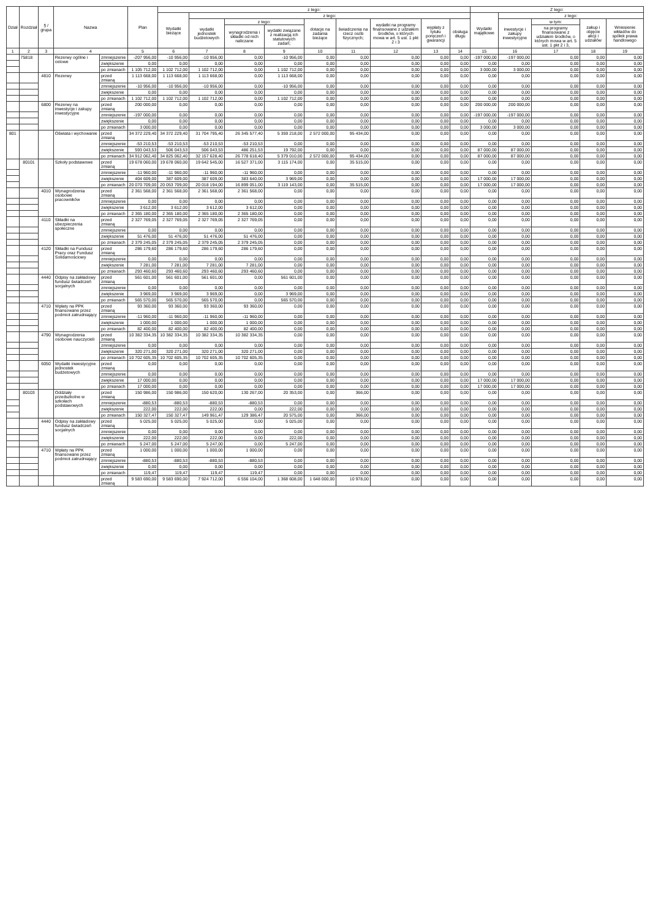| Dział | Rozdział | § / grupa | Nazwa | | Plan | z tego: | | | | | | | | | Z tego: | | | | |
| --- | --- | --- | --- | --- | --- | --- | --- | --- | --- | --- | --- | --- | --- | --- | --- | --- | --- | --- | --- |
| | | | | | | Wydatki bieżące | z tego: | | | | | | | | Wydatki majątkowe | z tego: | | | |
| | | | | | | | wydatki jednostek budżetowych | z tego: | | dotacje na zadania bieżące | świadczenia na rzecz osób fizycznych; | wydatki na programy finansowane z udziałem środków, o których mowa w art. 5 ust. 1 pkt 2 i 3 | wypłaty z tytułu poręczeń i gwarancji | obsługa długu | | inwestycje i zakupy inwestycyjne | w tym: | zakup i objęcie akcji i udziałów | Wniesienie wkładów do spółek prawa handlowego |
| | | | | | | | | wynagrodzenia i składki od nich naliczane | wydatki związane z realizacją ich statutowych zadań; | | | | | | | | na programy finansowane z udziałem środków, o których mowa w art. 5 ust. 1 pkt 2 i 3, | | |
| 1 | 2 | 3 | 4 | | 5 | 6 | 7 | 8 | 9 | 10 | 11 | 12 | 13 | 14 | 15 | 16 | 17 | 18 | 19 |
| | 75818 | | Rezerwy ogólne i celowe | zmniejszenie | -207 956,00 | -10 956,00 | -10 956,00 | 0,00 | -10 956,00 | 0,00 | 0,00 | 0,00 | 0,00 | 0,00 | -197 000,00 | -197 000,00 | 0,00 | 0,00 | 0,00 |
| | | | | zwiększenie | 0,00 | 0,00 | 0,00 | 0,00 | 0,00 | 0,00 | 0,00 | 0,00 | 0,00 | 0,00 | 0,00 | 0,00 | 0,00 | 0,00 | 0,00 |
| | | | | po zmianach | 1 105 712,00 | 1 102 712,00 | 1 102 712,00 | 0,00 | 1 102 712,00 | 0,00 | 0,00 | 0,00 | 0,00 | 0,00 | 3 000,00 | 3 000,00 | 0,00 | 0,00 | 0,00 |
| | | 4810 | Rezerwy | przed zmianą | 1 113 668,00 | 1 113 668,00 | 1 113 668,00 | 0,00 | 1 113 668,00 | 0,00 | 0,00 | 0,00 | 0,00 | 0,00 | 0,00 | 0,00 | 0,00 | 0,00 | 0,00 |
| | | | | zmniejszenie | -10 956,00 | -10 956,00 | -10 956,00 | 0,00 | -10 956,00 | 0,00 | 0,00 | 0,00 | 0,00 | 0,00 | 0,00 | 0,00 | 0,00 | 0,00 | 0,00 |
| | | | | zwiększenie | 0,00 | 0,00 | 0,00 | 0,00 | 0,00 | 0,00 | 0,00 | 0,00 | 0,00 | 0,00 | 0,00 | 0,00 | 0,00 | 0,00 | 0,00 |
| | | | | po zmianach | 1 102 712,00 | 1 102 712,00 | 1 102 712,00 | 0,00 | 1 102 712,00 | 0,00 | 0,00 | 0,00 | 0,00 | 0,00 | 0,00 | 0,00 | 0,00 | 0,00 | 0,00 |
| | | 6800 | Rezerwy na inwestycje i zakupy inwestycyjne | przed zmianą | 200 000,00 | 0,00 | 0,00 | 0,00 | 0,00 | 0,00 | 0,00 | 0,00 | 0,00 | 0,00 | 200 000,00 | 200 000,00 | 0,00 | 0,00 | 0,00 |
| | | | | zmniejszenie | -197 000,00 | 0,00 | 0,00 | 0,00 | 0,00 | 0,00 | 0,00 | 0,00 | 0,00 | 0,00 | -197 000,00 | -197 000,00 | 0,00 | 0,00 | 0,00 |
| | | | | zwiększenie | 0,00 | 0,00 | 0,00 | 0,00 | 0,00 | 0,00 | 0,00 | 0,00 | 0,00 | 0,00 | 0,00 | 0,00 | 0,00 | 0,00 | 0,00 |
| | | | | po zmianach | 3 000,00 | 0,00 | 0,00 | 0,00 | 0,00 | 0,00 | 0,00 | 0,00 | 0,00 | 0,00 | 3 000,00 | 3 000,00 | 0,00 | 0,00 | 0,00 |
| 801 | | | Oświata i wychowanie | przed zmianą | 34 372 229,40 | 34 372 229,40 | 31 704 795,40 | 26 345 577,40 | 5 359 218,00 | 2 572 000,00 | 95 434,00 | 0,00 | 0,00 | 0,00 | 0,00 | 0,00 | 0,00 | 0,00 | 0,00 |
| | | | | zmniejszenie | -53 210,53 | -53 210,53 | -53 210,53 | -53 210,53 | 0,00 | 0,00 | 0,00 | 0,00 | 0,00 | 0,00 | 0,00 | 0,00 | 0,00 | 0,00 | 0,00 |
| | | | | zwiększenie | 593 043,53 | 506 043,53 | 506 043,53 | 486 251,53 | 19 792,00 | 0,00 | 0,00 | 0,00 | 0,00 | 0,00 | 87 000,00 | 87 000,00 | 0,00 | 0,00 | 0,00 |
| | | | | po zmianach | 34 912 062,40 | 34 825 062,40 | 32 157 628,40 | 26 778 618,40 | 5 379 010,00 | 2 572 000,00 | 95 434,00 | 0,00 | 0,00 | 0,00 | 87 000,00 | 87 000,00 | 0,00 | 0,00 | 0,00 |
| | 80101 | | Szkoły podstawowe | przed zmianą | 19 678 060,00 | 19 678 060,00 | 19 642 545,00 | 16 527 371,00 | 3 115 174,00 | 0,00 | 35 515,00 | 0,00 | 0,00 | 0,00 | 0,00 | 0,00 | 0,00 | 0,00 | 0,00 |
| | | | | zmniejszenie | -11 960,00 | -11 960,00 | -11 960,00 | -11 960,00 | 0,00 | 0,00 | 0,00 | 0,00 | 0,00 | 0,00 | 0,00 | 0,00 | 0,00 | 0,00 | 0,00 |
| | | | | zwiększenie | 404 609,00 | 387 609,00 | 387 609,00 | 383 640,00 | 3 969,00 | 0,00 | 0,00 | 0,00 | 0,00 | 0,00 | 17 000,00 | 17 000,00 | 0,00 | 0,00 | 0,00 |
| | | | | po zmianach | 20 070 709,00 | 20 053 709,00 | 20 018 194,00 | 16 899 051,00 | 3 119 143,00 | 0,00 | 35 515,00 | 0,00 | 0,00 | 0,00 | 17 000,00 | 17 000,00 | 0,00 | 0,00 | 0,00 |
| | | 4010 | Wynagrodzenia osobowe pracowników | przed zmianą | 2 361 568,00 | 2 361 568,00 | 2 361 568,00 | 2 361 568,00 | 0,00 | 0,00 | 0,00 | 0,00 | 0,00 | 0,00 | 0,00 | 0,00 | 0,00 | 0,00 | 0,00 |
| | | | | zmniejszenie | 0,00 | 0,00 | 0,00 | 0,00 | 0,00 | 0,00 | 0,00 | 0,00 | 0,00 | 0,00 | 0,00 | 0,00 | 0,00 | 0,00 | 0,00 |
| | | | | zwiększenie | 3 612,00 | 3 612,00 | 3 612,00 | 3 612,00 | 0,00 | 0,00 | 0,00 | 0,00 | 0,00 | 0,00 | 0,00 | 0,00 | 0,00 | 0,00 | 0,00 |
| | | | | po zmianach | 2 365 180,00 | 2 365 180,00 | 2 365 180,00 | 2 365 180,00 | 0,00 | 0,00 | 0,00 | 0,00 | 0,00 | 0,00 | 0,00 | 0,00 | 0,00 | 0,00 | 0,00 |
| | | 4110 | Składki na ubezpieczenia społeczne | przed zmianą | 2 327 769,05 | 2 327 769,05 | 2 327 769,05 | 2 327 769,05 | 0,00 | 0,00 | 0,00 | 0,00 | 0,00 | 0,00 | 0,00 | 0,00 | 0,00 | 0,00 | 0,00 |
| | | | | zmniejszenie | 0,00 | 0,00 | 0,00 | 0,00 | 0,00 | 0,00 | 0,00 | 0,00 | 0,00 | 0,00 | 0,00 | 0,00 | 0,00 | 0,00 | 0,00 |
| | | | | zwiększenie | 51 476,00 | 51 476,00 | 51 476,00 | 51 476,00 | 0,00 | 0,00 | 0,00 | 0,00 | 0,00 | 0,00 | 0,00 | 0,00 | 0,00 | 0,00 | 0,00 |
| | | | | po zmianach | 2 379 245,05 | 2 379 245,05 | 2 379 245,05 | 2 379 245,05 | 0,00 | 0,00 | 0,00 | 0,00 | 0,00 | 0,00 | 0,00 | 0,00 | 0,00 | 0,00 | 0,00 |
| | | 4120 | Składki na Fundusz Pracy oraz Fundusz Solidarnościowy | przed zmianą | 286 179,60 | 286 179,60 | 286 179,60 | 286 179,60 | 0,00 | 0,00 | 0,00 | 0,00 | 0,00 | 0,00 | 0,00 | 0,00 | 0,00 | 0,00 | 0,00 |
| | | | | zmniejszenie | 0,00 | 0,00 | 0,00 | 0,00 | 0,00 | 0,00 | 0,00 | 0,00 | 0,00 | 0,00 | 0,00 | 0,00 | 0,00 | 0,00 | 0,00 |
| | | | | zwiększenie | 7 281,00 | 7 281,00 | 7 281,00 | 7 281,00 | 0,00 | 0,00 | 0,00 | 0,00 | 0,00 | 0,00 | 0,00 | 0,00 | 0,00 | 0,00 | 0,00 |
| | | | | po zmianach | 293 460,60 | 293 460,60 | 293 460,60 | 293 460,60 | 0,00 | 0,00 | 0,00 | 0,00 | 0,00 | 0,00 | 0,00 | 0,00 | 0,00 | 0,00 | 0,00 |
| | | 4440 | Odpisy na zakładowy fundusz świadczeń socjalnych | przed zmianą | 561 601,00 | 561 601,00 | 561 601,00 | 0,00 | 561 601,00 | 0,00 | 0,00 | 0,00 | 0,00 | 0,00 | 0,00 | 0,00 | 0,00 | 0,00 | 0,00 |
| | | | | zmniejszenie | 0,00 | 0,00 | 0,00 | 0,00 | 0,00 | 0,00 | 0,00 | 0,00 | 0,00 | 0,00 | 0,00 | 0,00 | 0,00 | 0,00 | 0,00 |
| | | | | zwiększenie | 3 969,00 | 3 969,00 | 3 969,00 | 0,00 | 3 969,00 | 0,00 | 0,00 | 0,00 | 0,00 | 0,00 | 0,00 | 0,00 | 0,00 | 0,00 | 0,00 |
| | | | | po zmianach | 565 570,00 | 565 570,00 | 565 570,00 | 0,00 | 565 570,00 | 0,00 | 0,00 | 0,00 | 0,00 | 0,00 | 0,00 | 0,00 | 0,00 | 0,00 | 0,00 |
| | | 4710 | Wpłaty na PPK finansowane przez podmiot zatrudniający | przed zmianą | 93 360,00 | 93 360,00 | 93 360,00 | 93 360,00 | 0,00 | 0,00 | 0,00 | 0,00 | 0,00 | 0,00 | 0,00 | 0,00 | 0,00 | 0,00 | 0,00 |
| | | | | zmniejszenie | -11 960,00 | -11 960,00 | -11 960,00 | -11 960,00 | 0,00 | 0,00 | 0,00 | 0,00 | 0,00 | 0,00 | 0,00 | 0,00 | 0,00 | 0,00 | 0,00 |
| | | | | zwiększenie | 1 000,00 | 1 000,00 | 1 000,00 | 1 000,00 | 0,00 | 0,00 | 0,00 | 0,00 | 0,00 | 0,00 | 0,00 | 0,00 | 0,00 | 0,00 | 0,00 |
| | | | | po zmianach | 82 400,00 | 82 400,00 | 82 400,00 | 82 400,00 | 0,00 | 0,00 | 0,00 | 0,00 | 0,00 | 0,00 | 0,00 | 0,00 | 0,00 | 0,00 | 0,00 |
| | | 4790 | Wynagrodzenia osobowe nauczycieli | przed zmianą | 10 382 334,35 | 10 382 334,35 | 10 382 334,35 | 10 382 334,35 | 0,00 | 0,00 | 0,00 | 0,00 | 0,00 | 0,00 | 0,00 | 0,00 | 0,00 | 0,00 | 0,00 |
| | | | | zmniejszenie | 0,00 | 0,00 | 0,00 | 0,00 | 0,00 | 0,00 | 0,00 | 0,00 | 0,00 | 0,00 | 0,00 | 0,00 | 0,00 | 0,00 | 0,00 |
| | | | | zwiększenie | 320 271,00 | 320 271,00 | 320 271,00 | 320 271,00 | 0,00 | 0,00 | 0,00 | 0,00 | 0,00 | 0,00 | 0,00 | 0,00 | 0,00 | 0,00 | 0,00 |
| | | | | po zmianach | 10 702 605,35 | 10 702 605,35 | 10 702 605,35 | 10 702 605,35 | 0,00 | 0,00 | 0,00 | 0,00 | 0,00 | 0,00 | 0,00 | 0,00 | 0,00 | 0,00 | 0,00 |
| | | 6050 | Wydatki inwestycyjne jednostek budżetowych | przed zmianą | 0,00 | 0,00 | 0,00 | 0,00 | 0,00 | 0,00 | 0,00 | 0,00 | 0,00 | 0,00 | 0,00 | 0,00 | 0,00 | 0,00 | 0,00 |
| | | | | zmniejszenie | 0,00 | 0,00 | 0,00 | 0,00 | 0,00 | 0,00 | 0,00 | 0,00 | 0,00 | 0,00 | 0,00 | 0,00 | 0,00 | 0,00 | 0,00 |
| | | | | zwiększenie | 17 000,00 | 0,00 | 0,00 | 0,00 | 0,00 | 0,00 | 0,00 | 0,00 | 0,00 | 0,00 | 17 000,00 | 17 000,00 | 0,00 | 0,00 | 0,00 |
| | | | | po zmianach | 17 000,00 | 0,00 | 0,00 | 0,00 | 0,00 | 0,00 | 0,00 | 0,00 | 0,00 | 0,00 | 17 000,00 | 17 000,00 | 0,00 | 0,00 | 0,00 |
| | 80103 | | Oddziały przedszkolne w szkołach podstawowych | przed zmianą | 150 986,00 | 150 986,00 | 150 620,00 | 130 267,00 | 20 353,00 | 0,00 | 366,00 | 0,00 | 0,00 | 0,00 | 0,00 | 0,00 | 0,00 | 0,00 | 0,00 |
| | | | | zmniejszenie | -880,53 | -880,53 | -880,53 | -880,53 | 0,00 | 0,00 | 0,00 | 0,00 | 0,00 | 0,00 | 0,00 | 0,00 | 0,00 | 0,00 | 0,00 |
| | | | | zwiększenie | 222,00 | 222,00 | 222,00 | 0,00 | 222,00 | 0,00 | 0,00 | 0,00 | 0,00 | 0,00 | 0,00 | 0,00 | 0,00 | 0,00 | 0,00 |
| | | | | po zmianach | 150 327,47 | 150 327,47 | 149 961,47 | 129 386,47 | 20 575,00 | 0,00 | 366,00 | 0,00 | 0,00 | 0,00 | 0,00 | 0,00 | 0,00 | 0,00 | 0,00 |
| | | 4440 | Odpisy na zakładowy fundusz świadczeń socjalnych | przed zmianą | 5 025,00 | 5 025,00 | 5 025,00 | 0,00 | 5 025,00 | 0,00 | 0,00 | 0,00 | 0,00 | 0,00 | 0,00 | 0,00 | 0,00 | 0,00 | 0,00 |
| | | | | zmniejszenie | 0,00 | 0,00 | 0,00 | 0,00 | 0,00 | 0,00 | 0,00 | 0,00 | 0,00 | 0,00 | 0,00 | 0,00 | 0,00 | 0,00 | 0,00 |
| | | | | zwiększenie | 222,00 | 222,00 | 222,00 | 0,00 | 222,00 | 0,00 | 0,00 | 0,00 | 0,00 | 0,00 | 0,00 | 0,00 | 0,00 | 0,00 | 0,00 |
| | | | | po zmianach | 5 247,00 | 5 247,00 | 5 247,00 | 0,00 | 5 247,00 | 0,00 | 0,00 | 0,00 | 0,00 | 0,00 | 0,00 | 0,00 | 0,00 | 0,00 | 0,00 |
| | | 4710 | Wpłaty na PPK finansowane przez podmiot zatrudniający | przed zmianą | 1 000,00 | 1 000,00 | 1 000,00 | 1 000,00 | 0,00 | 0,00 | 0,00 | 0,00 | 0,00 | 0,00 | 0,00 | 0,00 | 0,00 | 0,00 | 0,00 |
| | | | | zmniejszenie | -880,53 | -880,53 | -880,53 | -880,53 | 0,00 | 0,00 | 0,00 | 0,00 | 0,00 | 0,00 | 0,00 | 0,00 | 0,00 | 0,00 | 0,00 |
| | | | | zwiększenie | 0,00 | 0,00 | 0,00 | 0,00 | 0,00 | 0,00 | 0,00 | 0,00 | 0,00 | 0,00 | 0,00 | 0,00 | 0,00 | 0,00 | 0,00 |
| | | | | po zmianach | 119,47 | 119,47 | 119,47 | 119,47 | 0,00 | 0,00 | 0,00 | 0,00 | 0,00 | 0,00 | 0,00 | 0,00 | 0,00 | 0,00 | 0,00 |
| | | | | przed zmianą | 9 583 690,00 | 9 583 690,00 | 7 924 712,00 | 6 556 104,00 | 1 368 608,00 | 1 648 000,00 | 10 978,00 | 0,00 | 0,00 | 0,00 | 0,00 | 0,00 | 0,00 | 0,00 | 0,00 |